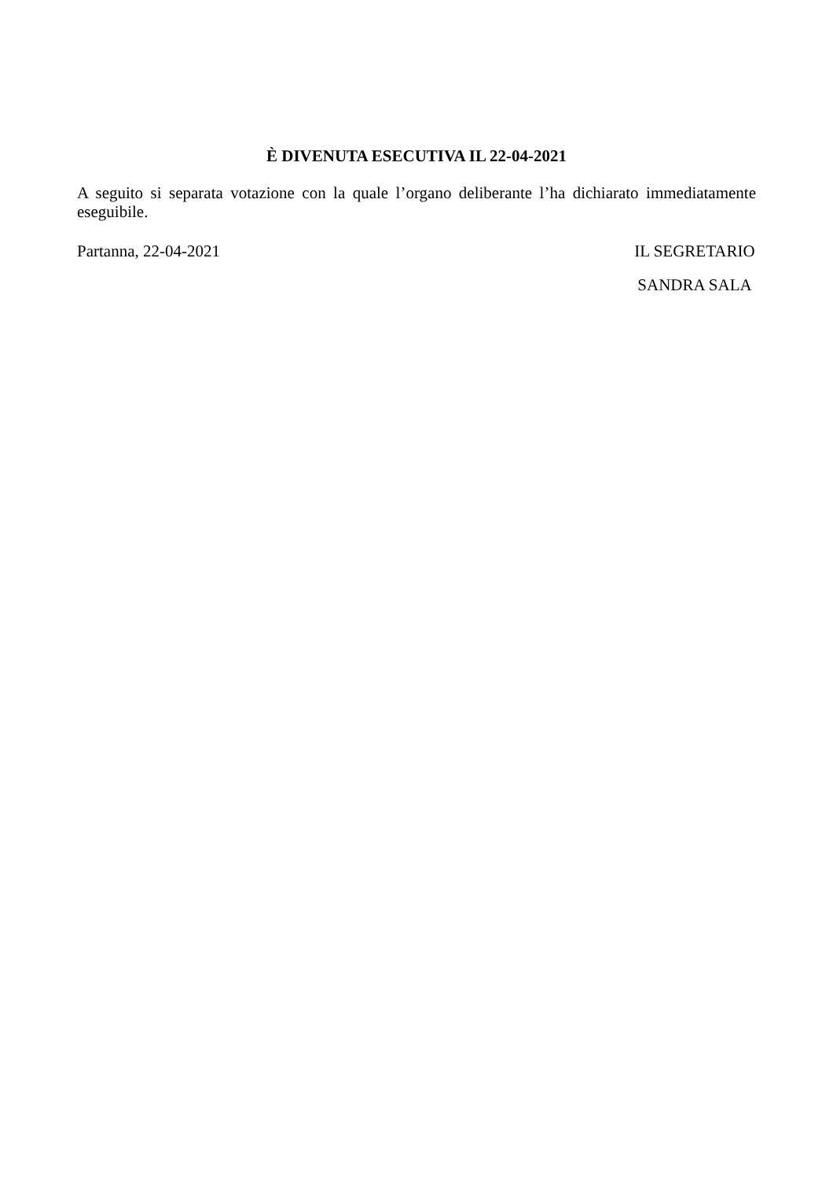È DIVENUTA ESECUTIVA IL 22-04-2021
A seguito si separata votazione con la quale l’organo deliberante l’ha dichiarato immediatamente eseguibile.
Partanna, 22-04-2021 IL SEGRETARIO
SANDRA SALA